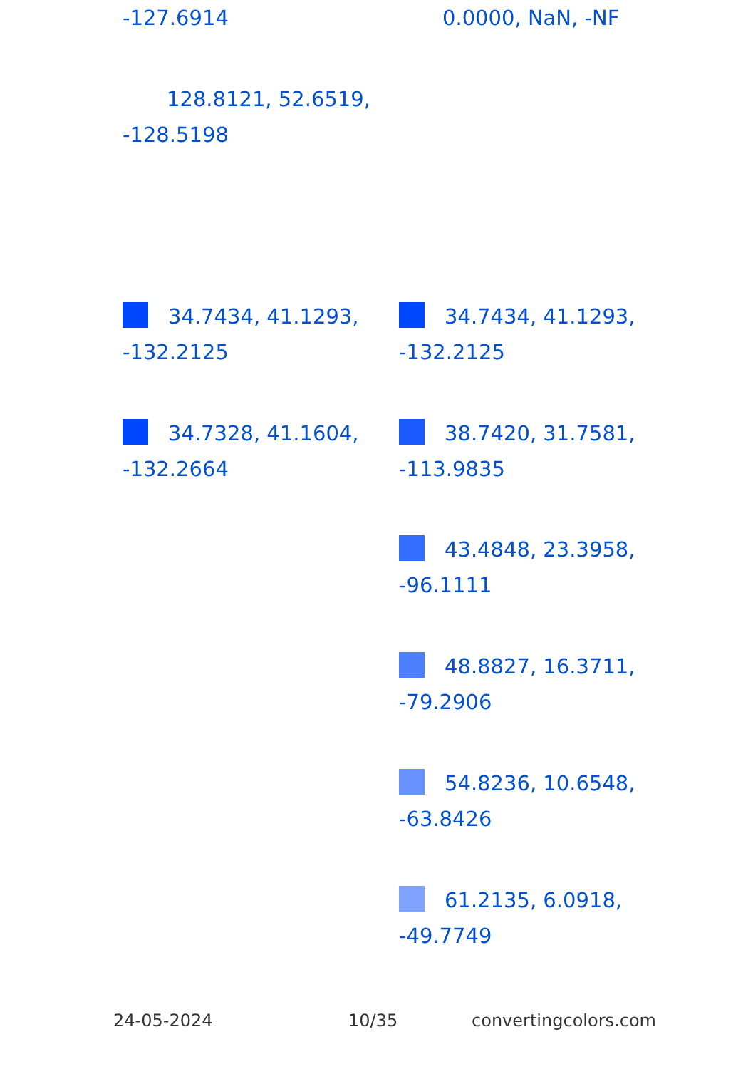-127.6914 0.0000, NaN, -NF
128.8121, 52.6519,
-128.5198
34.7434, 41.1293,
-132.2125
34.7434, 41.1293,
-132.2125
34.7328, 41.1604,
-132.2664
38.7420, 31.7581,
-113.9835
43.4848, 23.3958,
-96.1111
48.8827, 16.3711,
-79.2906
54.8236, 10.6548,
-63.8426
61.2135, 6.0918,
-49.7749
24-05-2024 10/35 convertingcolors.com